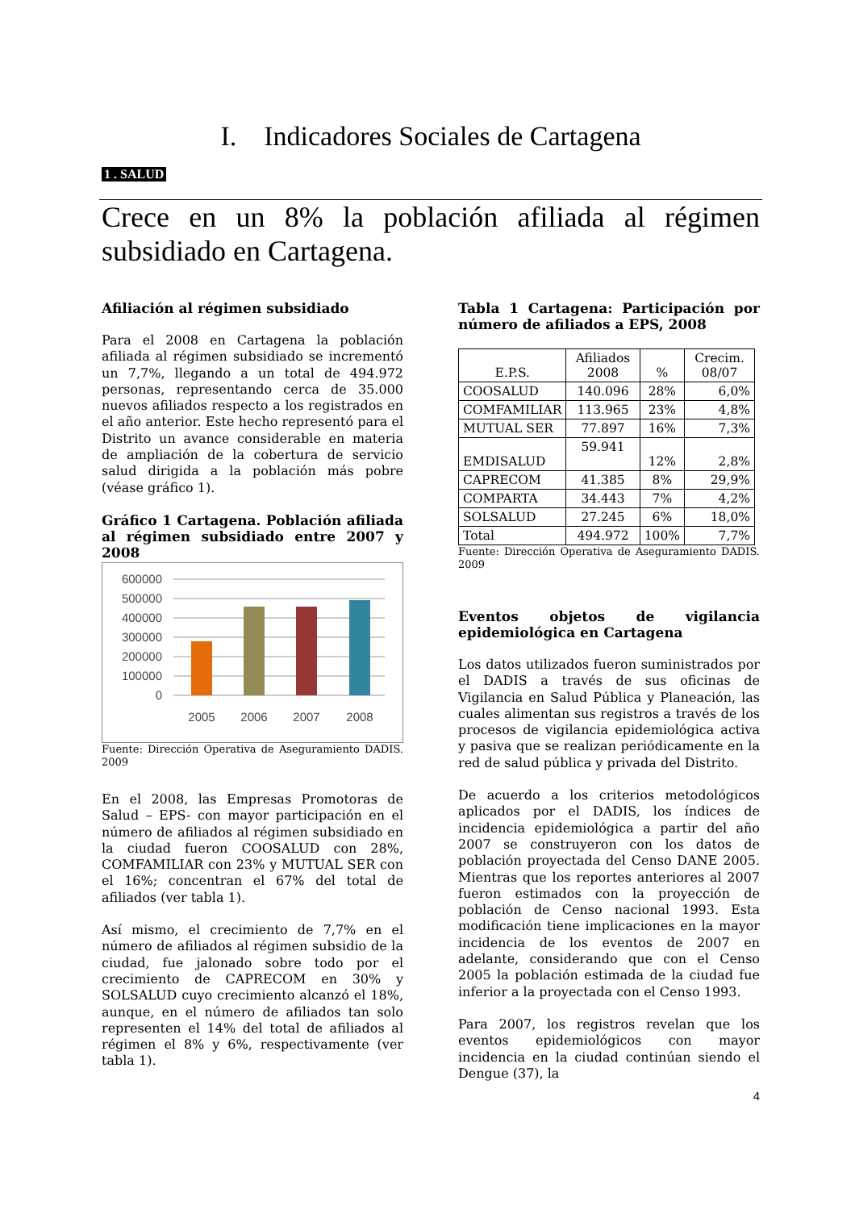I. Indicadores Sociales de Cartagena
1 . SALUD
Crece en un 8% la población afiliada al régimen subsidiado en Cartagena.
Afiliación al régimen subsidiado
Para el 2008 en Cartagena la población afiliada al régimen subsidiado se incrementó un 7,7%, llegando a un total de 494.972 personas, representando cerca de 35.000 nuevos afiliados respecto a los registrados en el año anterior. Este hecho representó para el Distrito un avance considerable en materia de ampliación de la cobertura de servicio salud dirigida a la población más pobre (véase gráfico 1).
Gráfico 1 Cartagena. Población afiliada al régimen subsidiado entre 2007 y 2008
600000
500000
400000
300000
200000
100000
0
2005
2006
2007
2008
Fuente: Dirección Operativa de Aseguramiento DADIS. 2009
En el 2008, las Empresas Promotoras de Salud – EPS- con mayor participación en el número de afiliados al régimen subsidiado en la ciudad fueron COOSALUD con 28%, COMFAMILIAR con 23% y MUTUAL SER con el 16%; concentran el 67% del total de afiliados (ver tabla 1).
Así mismo, el crecimiento de 7,7% en el número de afiliados al régimen subsidio de la ciudad, fue jalonado sobre todo por el crecimiento de CAPRECOM en 30% y SOLSALUD cuyo crecimiento alcanzó el 18%, aunque, en el número de afiliados tan solo representen el 14% del total de afiliados al régimen el 8% y 6%, respectivamente (ver tabla 1).
Tabla 1 Cartagena: Participación por número de afiliados a EPS, 2008
| E.P.S. | Afiliados 2008 | % | Crecim. 08/07 |
| --- | --- | --- | --- |
| COOSALUD | 140.096 | 28% | 6,0% |
| COMFAMILIAR | 113.965 | 23% | 4,8% |
| MUTUAL SER | 77.897 | 16% | 7,3% |
| EMDISALUD | 59.941 | 12% | 2,8% |
| CAPRECOM | 41.385 | 8% | 29,9% |
| COMPARTA | 34.443 | 7% | 4,2% |
| SOLSALUD | 27.245 | 6% | 18,0% |
| Total | 494.972 | 100% | 7,7% |
Fuente: Dirección Operativa de Aseguramiento DADIS. 2009
Eventos objetos de vigilancia epidemiológica en Cartagena
Los datos utilizados fueron suministrados por el DADIS a través de sus oficinas de Vigilancia en Salud Pública y Planeación, las cuales alimentan sus registros a través de los procesos de vigilancia epidemiológica activa y pasiva que se realizan periódicamente en la red de salud pública y privada del Distrito.
De acuerdo a los criterios metodológicos aplicados por el DADIS, los índices de incidencia epidemiológica a partir del año 2007 se construyeron con los datos de población proyectada del Censo DANE 2005. Mientras que los reportes anteriores al 2007 fueron estimados con la proyección de población de Censo nacional 1993. Esta modificación tiene implicaciones en la mayor incidencia de los eventos de 2007 en adelante, considerando que con el Censo 2005 la población estimada de la ciudad fue inferior a la proyectada con el Censo 1993.
Para 2007, los registros revelan que los eventos epidemiológicos con mayor incidencia en la ciudad continúan siendo el Dengue (37), la
4